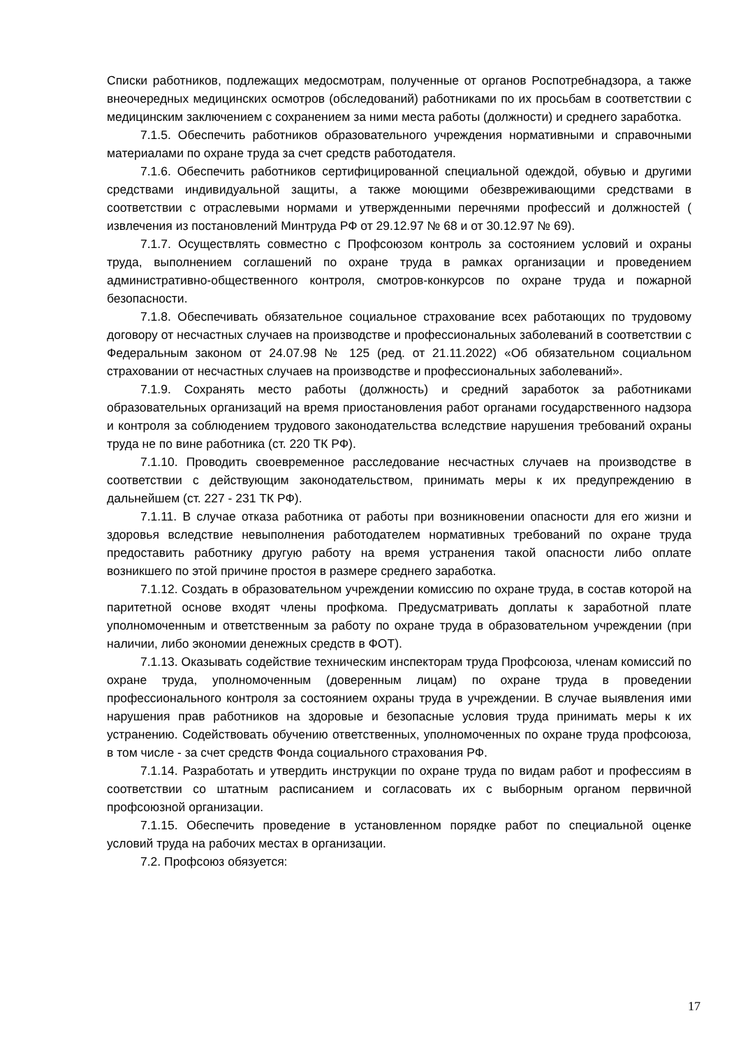Списки работников, подлежащих медосмотрам, полученные от органов Роспотребнадзора, а также внеочередных медицинских осмотров (обследований) работниками по их просьбам в соответствии с медицинским заключением с сохранением за ними места работы (должности) и среднего заработка.
7.1.5. Обеспечить работников образовательного учреждения нормативными и справочными материалами по охране труда за счет средств работодателя.
7.1.6. Обеспечить работников сертифицированной специальной одеждой, обувью и другими средствами индивидуальной защиты, а также моющими обезвреживающими средствами в соответствии с отраслевыми нормами и утвержденными перечнями профессий и должностей ( извлечения из постановлений Минтруда РФ от 29.12.97 № 68 и от 30.12.97 № 69).
7.1.7. Осуществлять совместно с Профсоюзом контроль за состоянием условий и охраны труда, выполнением соглашений по охране труда в рамках организации и проведением административно-общественного контроля, смотров-конкурсов по охране труда и пожарной безопасности.
7.1.8. Обеспечивать обязательное социальное страхование всех работающих по трудовому договору от несчастных случаев на производстве и профессиональных заболеваний в соответствии с Федеральным законом от 24.07.98 № 125 (ред. от 21.11.2022) «Об обязательном социальном страховании от несчастных случаев на производстве и профессиональных заболеваний».
7.1.9. Сохранять место работы (должность) и средний заработок за работниками образовательных организаций на время приостановления работ органами государственного надзора и контроля за соблюдением трудового законодательства вследствие нарушения требований охраны труда не по вине работника (ст. 220 ТК РФ).
7.1.10. Проводить своевременное расследование несчастных случаев на производстве в соответствии с действующим законодательством, принимать меры к их предупреждению в дальнейшем (ст. 227 - 231 ТК РФ).
7.1.11. В случае отказа работника от работы при возникновении опасности для его жизни и здоровья вследствие невыполнения работодателем нормативных требований по охране труда предоставить работнику другую работу на время устранения такой опасности либо оплате возникшего по этой причине простоя в размере среднего заработка.
7.1.12. Создать в образовательном учреждении комиссию по охране труда, в состав которой на паритетной основе входят члены профкома. Предусматривать доплаты к заработной плате уполномоченным и ответственным за работу по охране труда в образовательном учреждении (при наличии, либо экономии денежных средств в ФОТ).
7.1.13. Оказывать содействие техническим инспекторам труда Профсоюза, членам комиссий по охране труда, уполномоченным (доверенным лицам) по охране труда в проведении профессионального контроля за состоянием охраны труда в учреждении. В случае выявления ими нарушения прав работников на здоровые и безопасные условия труда принимать меры к их устранению. Содействовать обучению ответственных, уполномоченных по охране труда профсоюза, в том числе - за счет средств Фонда социального страхования РФ.
7.1.14. Разработать и утвердить инструкции по охране труда по видам работ и профессиям в соответствии со штатным расписанием и согласовать их с выборным органом первичной профсоюзной организации.
7.1.15. Обеспечить проведение в установленном порядке работ по специальной оценке условий труда на рабочих местах в организации.
7.2. Профсоюз обязуется:
17